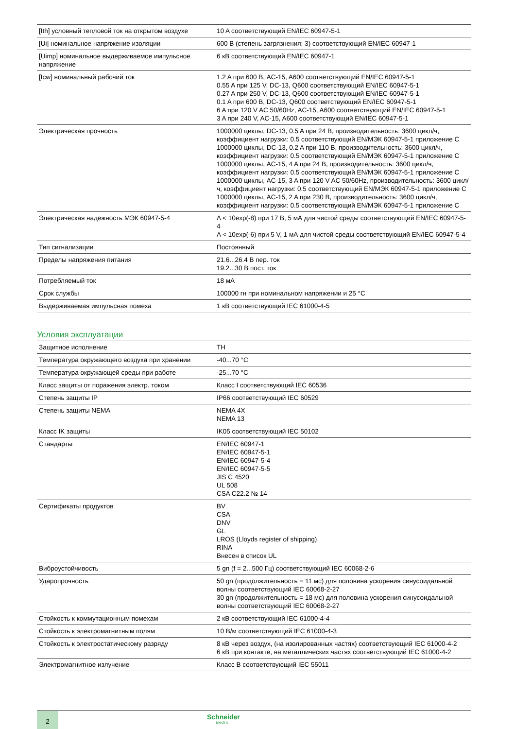| [Ith] условный тепловой ток на открытом воздухе | 10 A соответствующий EN/IEC 60947-5-1 |
| [Ui] номинальное напряжение изоляции | 600 В (степень загрязнения: 3) соответствующий EN/IEC 60947-1 |
| [Uimp] номинальное выдерживаемое импульсное напряжение | 6 кВ соответствующий EN/IEC 60947-1 |
| [Icw] номинальный рабочий ток | 1.2 A при 600 В, AC-15, A600 соответствующий EN/IEC 60947-5-1 0.55 A при 125 V, DC-13, Q600 соответствующий EN/IEC 60947-5-1 0.27 A при 250 V, DC-13, Q600 соответствующий EN/IEC 60947-5-1 0.1 A при 600 В, DC-13, Q600 соответствующий EN/IEC 60947-5-1 6 A при 120 V AC 50/60Hz, AC-15, A600 соответствующий EN/IEC 60947-5-1 3 A при 240 V, AC-15, A600 соответствующий EN/IEC 60947-5-1 |
| Электрическая прочность | 1000000 циклы, DC-13, 0.5 A при 24 В, производительность: 3600 цикл/ч, коэффициент нагрузки: 0.5 соответствующий EN/МЭК 60947-5-1 приложение C 1000000 циклы, DC-13, 0.2 A при 110 В, производительность: 3600 цикл/ч, коэффициент нагрузки: 0.5 соответствующий EN/МЭК 60947-5-1 приложение C 1000000 циклы, AC-15, 4 A при 24 В, производительность: 3600 цикл/ч, коэффициент нагрузки: 0.5 соответствующий EN/МЭК 60947-5-1 приложение C 1000000 циклы, AC-15, 3 A при 120 V AC 50/60Hz, производительность: 3600 цикл/ч, коэффициент нагрузки: 0.5 соответствующий EN/МЭК 60947-5-1 приложение C 1000000 циклы, AC-15, 2 A при 230 В, производительность: 3600 цикл/ч, коэффициент нагрузки: 0.5 соответствующий EN/МЭК 60947-5-1 приложение C |
| Электрическая надежность МЭК 60947-5-4 | Λ < 10exp(-8) при 17 В, 5 мА для чистой среды соответствующий EN/IEC 60947-5-4 Λ < 10exp(-6) при 5 V, 1 мА для чистой среды соответствующий EN/IEC 60947-5-4 |
| Тип сигнализации | Постоянный |
| Пределы напряжения питания | 21.6...26.4 В пер. ток 19.2...30 В пост. ток |
| Потребляемый ток | 18 мА |
| Срок службы | 100000 гн при номинальном напряжении и 25 °C |
| Выдерживаемая импульсная помеха | 1 кВ соответствующий IEC 61000-4-5 |
Условия эксплуатации
| Защитное исполнение | TH |
| Температура окружающего воздуха при хранении | -40...70 °C |
| Температура окружающей среды при работе | -25...70 °C |
| Класс защиты от поражения электр. током | Класс I соответствующий IEC 60536 |
| Степень защиты IP | IP66 соответствующий IEC 60529 |
| Степень защиты NEMA | NEMA 4X NEMA 13 |
| Класс IK защиты | IK05 соответствующий IEC 50102 |
| Стандарты | EN/IEC 60947-1 EN/IEC 60947-5-1 EN/IEC 60947-5-4 EN/IEC 60947-5-5 JIS C 4520 UL 508 CSA C22.2 № 14 |
| Сертификаты продуктов | BV CSA DNV GL LROS (Lloyds register of shipping) RINA Внесен в список UL |
| Виброустойчивость | 5 gn (f = 2...500 Гц) соответствующий IEC 60068-2-6 |
| Ударопрочность | 50 gn (продолжительность = 11 мс) для половина ускорения синусоидальной волны соответствующий IEC 60068-2-27 30 gn (продолжительность = 18 мс) для половина ускорения синусоидальной волны соответствующий IEC 60068-2-27 |
| Стойкость к коммутационным помехам | 2 кВ соответствующий IEC 61000-4-4 |
| Стойкость к электромагнитным полям | 10 В/м соответствующий IEC 61000-4-3 |
| Стойкость к электростатическому разряду | 8 кВ через воздух, (на изолированных частях) соответствующий IEC 61000-4-2 6 кВ при контакте, на металлических частях соответствующий IEC 61000-4-2 |
| Электромагнитное излучение | Класс B соответствующий IEC 55011 |
2
Schneider
Electric